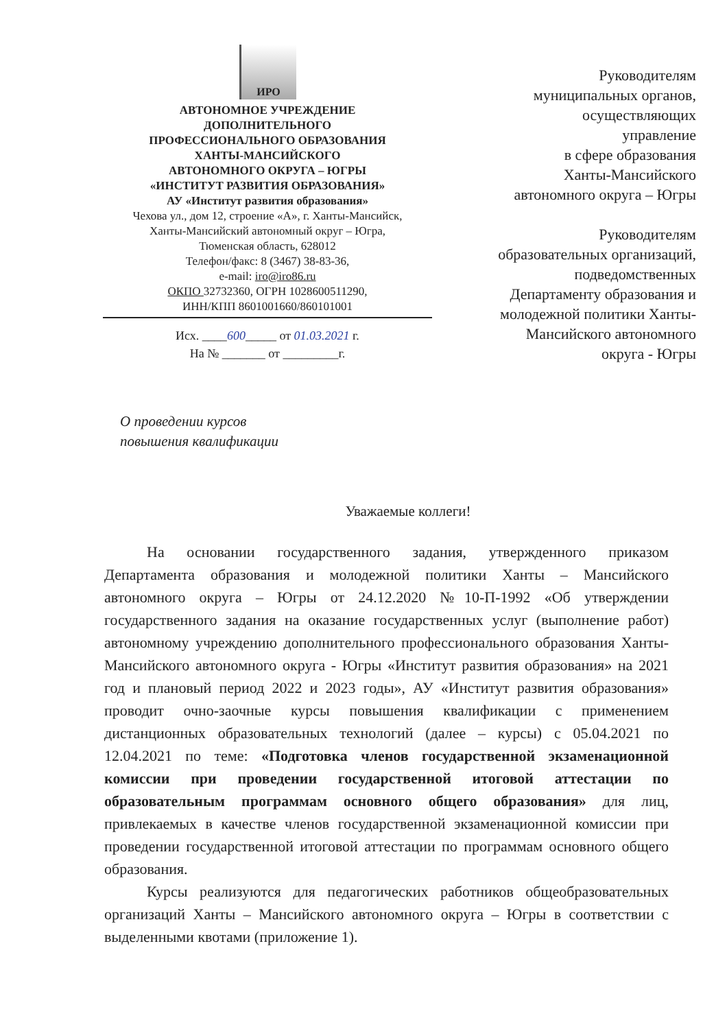ИРО
АВТОНОМНОЕ УЧРЕЖДЕНИЕ
ДОПОЛНИТЕЛЬНОГО
ПРОФЕССИОНАЛЬНОГО ОБРАЗОВАНИЯ
ХАНТЫ-МАНСИЙСКОГО
АВТОНОМНОГО ОКРУГА – ЮГРЫ
«ИНСТИТУТ РАЗВИТИЯ ОБРАЗОВАНИЯ»
АУ «Институт развития образования»
Чехова ул., дом 12, строение «А», г. Ханты-Мансийск,
Ханты-Мансийский автономный округ – Югра,
Тюменская область, 628012
Телефон/факс: 8 (3467) 38-83-36,
e-mail: iro@iro86.ru
ОКПО 32732360, ОГРН 1028600511290,
ИНН/КПП 8601001660/860101001
Исх. ____600_____ от 01.03.2021 г.
На № _______ от _________г.
Руководителям
муниципальных органов,
осуществляющих
управление
в сфере образования
Ханты-Мансийского
автономного округа – Югры
Руководителям
образовательных организаций,
подведомственных
Департаменту образования и
молодежной политики Ханты-
Мансийского автономного
округа - Югры
О проведении курсов
повышения квалификации
Уважаемые коллеги!
На основании государственного задания, утвержденного приказом Департамента образования и молодежной политики Ханты – Мансийского автономного округа – Югры от 24.12.2020 №10-П-1992 «Об утверждении государственного задания на оказание государственных услуг (выполнение работ) автономному учреждению дополнительного профессионального образования Ханты-Мансийского автономного округа - Югры «Институт развития образования» на 2021 год и плановый период 2022 и 2023 годы», АУ «Институт развития образования» проводит очно-заочные курсы повышения квалификации с применением дистанционных образовательных технологий (далее – курсы) с 05.04.2021 по 12.04.2021 по теме: «Подготовка членов государственной экзаменационной комиссии при проведении государственной итоговой аттестации по образовательным программам основного общего образования» для лиц, привлекаемых в качестве членов государственной экзаменационной комиссии при проведении государственной итоговой аттестации по программам основного общего образования.
Курсы реализуются для педагогических работников общеобразовательных организаций Ханты – Мансийского автономного округа – Югры в соответствии с выделенными квотами (приложение 1).